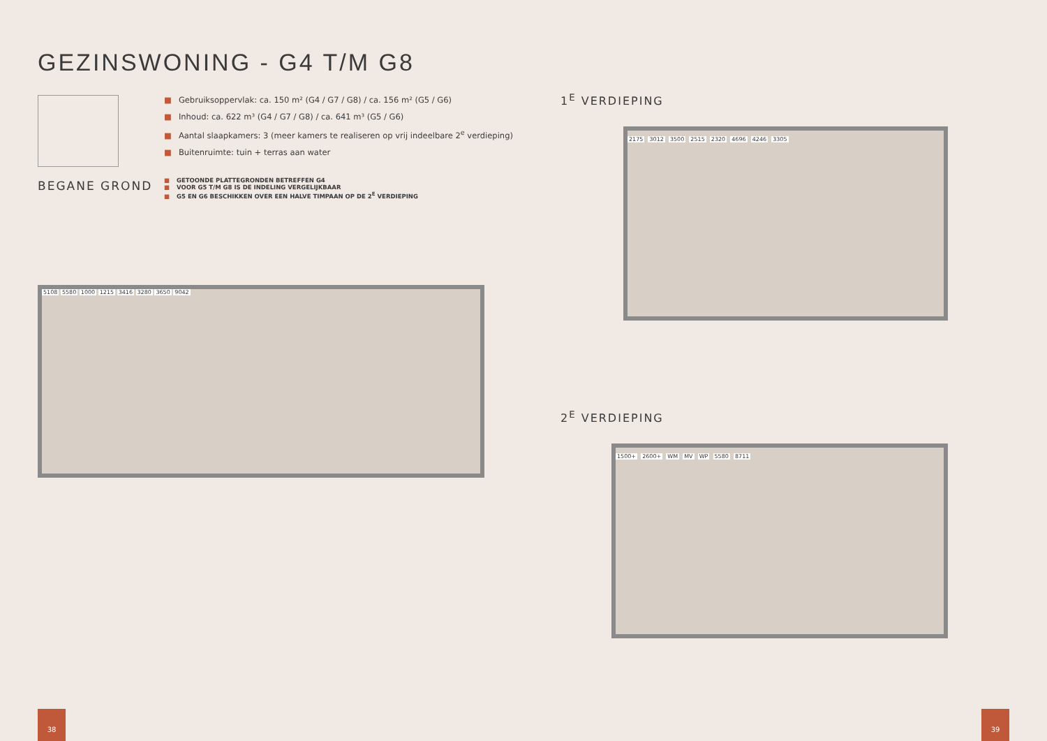GEZINSWONING - G4 T/M G8
BEGANE GROND
■ Gebruiksoppervlak: ca. 150 m² (G4 / G7 / G8) / ca. 156 m² (G5 / G6)
■ Inhoud: ca. 622 m³ (G4 / G7 / G8) / ca. 641 m³ (G5 / G6)
■ Aantal slaapkamers: 3 (meer kamers te realiseren op vrij indeelbare 2<sup>e</sup> verdieping)
■ Buitenruimte: tuin + terras aan water
■ GETOONDE PLATTEGRONDEN BETREFFEN G4
■ VOOR G5 T/M G8 IS DE INDELING VERGELIJKBAAR
■ G5 EN G6 BESCHIKKEN OVER EEN HALVE TIMPAAN OP DE 2<sup>E</sup> VERDIEPING
1<sup>E</sup> VERDIEPING
2<sup>E</sup> VERDIEPING
5108 5580 1000 1215 3416 3280 3650 9042
2175 3012 3500 2515 2320 4696 4246 3305
1500+ 2600+ WM MV WP 5580 8711
38 39